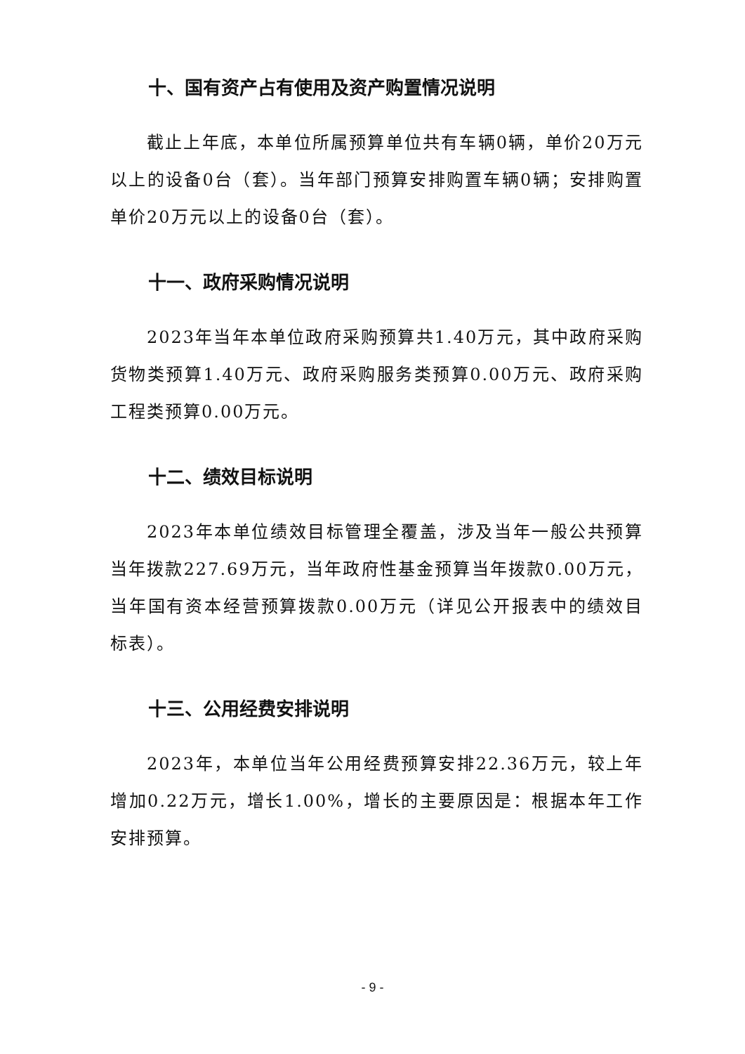十、国有资产占有使用及资产购置情况说明
截止上年底，本单位所属预算单位共有车辆0辆，单价20万元以上的设备0台（套）。当年部门预算安排购置车辆0辆；安排购置单价20万元以上的设备0台（套）。
十一、政府采购情况说明
2023年当年本单位政府采购预算共1.40万元，其中政府采购货物类预算1.40万元、政府采购服务类预算0.00万元、政府采购工程类预算0.00万元。
十二、绩效目标说明
2023年本单位绩效目标管理全覆盖，涉及当年一般公共预算当年拨款227.69万元，当年政府性基金预算当年拨款0.00万元，当年国有资本经营预算拨款0.00万元（详见公开报表中的绩效目标表）。
十三、公用经费安排说明
2023年，本单位当年公用经费预算安排22.36万元，较上年增加0.22万元，增长1.00%，增长的主要原因是：根据本年工作安排预算。
- 9 -